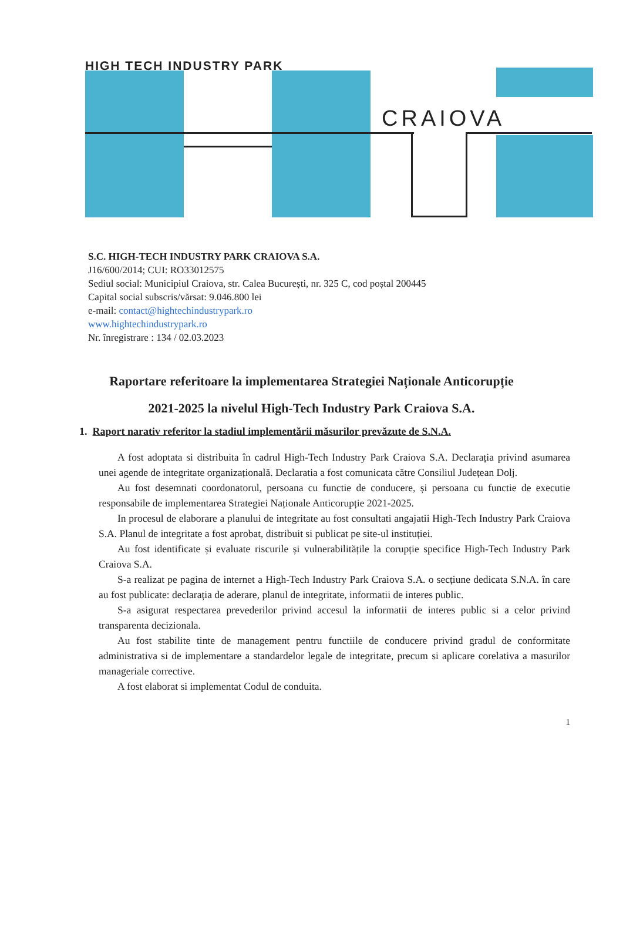HIGH TECH INDUSTRY PARK
CRAIOVA
S.C. HIGH-TECH INDUSTRY PARK CRAIOVA S.A.
J16/600/2014; CUI: RO33012575
Sediul social: Municipiul Craiova, str. Calea București, nr. 325 C, cod poștal 200445
Capital social subscris/vărsat: 9.046.800 lei
e-mail: contact@hightechindustrypark.ro
www.hightechindustrypark.ro
Nr. înregistrare : 134 / 02.03.2023
Raportare referitoare la implementarea Strategiei Naționale Anticorupție
2021-2025 la nivelul High-Tech Industry Park Craiova S.A.
1. Raport narativ referitor la stadiul implementării măsurilor prevăzute de S.N.A.
A fost adoptata si distribuita în cadrul High-Tech Industry Park Craiova S.A. Declarația privind asumarea unei agende de integritate organizațională. Declaratia a fost comunicata către Consiliul Județean Dolj.
Au fost desemnati coordonatorul, persoana cu functie de conducere, și persoana cu functie de executie responsabile de implementarea Strategiei Naționale Anticorupție 2021-2025.
In procesul de elaborare a planului de integritate au fost consultati angajatii High-Tech Industry Park Craiova S.A. Planul de integritate a fost aprobat, distribuit si publicat pe site-ul instituției.
Au fost identificate și evaluate riscurile și vulnerabilitățile la corupție specifice High-Tech Industry Park Craiova S.A.
S-a realizat pe pagina de internet a High-Tech Industry Park Craiova S.A. o secțiune dedicata S.N.A. în care au fost publicate: declarația de aderare, planul de integritate, informatii de interes public.
S-a asigurat respectarea prevederilor privind accesul la informatii de interes public si a celor privind transparenta decizionala.
Au fost stabilite tinte de management pentru functiile de conducere privind gradul de conformitate administrativa si de implementare a standardelor legale de integritate, precum si aplicare corelativa a masurilor manageriale corrective.
A fost elaborat si implementat Codul de conduita.
1